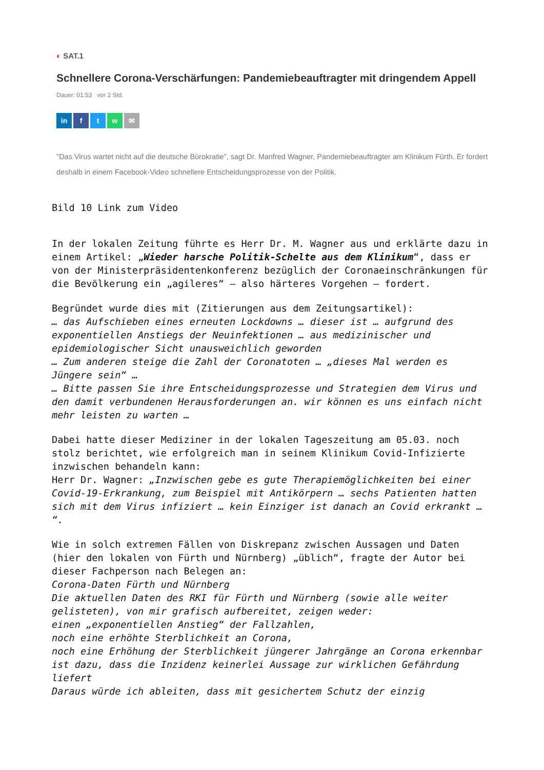◐ SAT.1
Schnellere Corona-Verschärfungen: Pandemiebeauftragter mit dringendem Appell
Dauer: 01:53 vor 2 Std.
in f t w ✉
"Das Virus wartet nicht auf die deutsche Bürokratie", sagt Dr. Manfred Wagner, Pandemiebeauftragter am Klinikum Fürth. Er fordert deshalb in einem Facebook-Video schnellere Entscheidungsprozesse von der Politik.
Bild 10 Link zum Video
In der lokalen Zeitung führte es Herr Dr. M. Wagner aus und erklärte dazu in einem Artikel: „Wieder harsche Politik-Schelte aus dem Klinikum“, dass er von der Ministerpräsidentenkonferenz bezüglich der Coronaeinschränkungen für die Bevölkerung ein „agileres“ – also härteres Vorgehen – fordert.
Begründet wurde dies mit (Zitierungen aus dem Zeitungsartikel):
… das Aufschieben eines erneuten Lockdowns … dieser ist … aufgrund des exponentiellen Anstiegs der Neuinfektionen … aus medizinischer und epidemiologischer Sicht unausweichlich geworden
… Zum anderen steige die Zahl der Coronatoten … „dieses Mal werden es Jüngere sein“ …
… Bitte passen Sie ihre Entscheidungsprozesse und Strategien dem Virus und den damit verbundenen Herausforderungen an. wir können es uns einfach nicht mehr leisten zu warten …
Dabei hatte dieser Mediziner in der lokalen Tageszeitung am 05.03. noch stolz berichtet, wie erfolgreich man in seinem Klinikum Covid-Infizierte inzwischen behandeln kann:
Herr Dr. Wagner: „Inzwischen gebe es gute Therapiemöglichkeiten bei einer Covid-19-Erkrankung, zum Beispiel mit Antikörpern … sechs Patienten hatten sich mit dem Virus infiziert … kein Einziger ist danach an Covid erkrankt … “.
Wie in solch extremen Fällen von Diskrepanz zwischen Aussagen und Daten (hier den lokalen von Fürth und Nürnberg) „üblich“, fragte der Autor bei dieser Fachperson nach Belegen an:
Corona-Daten Fürth und Nürnberg
Die aktuellen Daten des RKI für Fürth und Nürnberg (sowie alle weiter gelisteten), von mir grafisch aufbereitet, zeigen weder:
einen „exponentiellen Anstieg“ der Fallzahlen,
noch eine erhöhte Sterblichkeit an Corona,
noch eine Erhöhung der Sterblichkeit jüngerer Jahrgänge an Corona erkennbar ist dazu, dass die Inzidenz keinerlei Aussage zur wirklichen Gefährdung liefert
Daraus würde ich ableiten, dass mit gesichertem Schutz der einzig